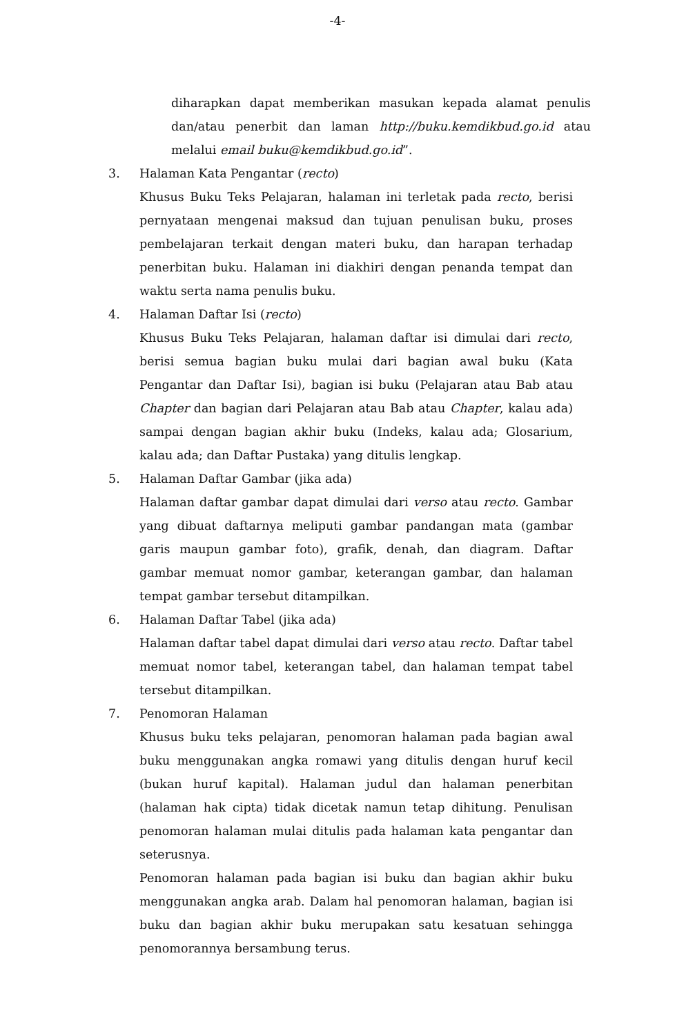-4-
diharapkan dapat memberikan masukan kepada alamat penulis dan/atau penerbit dan laman http://buku.kemdikbud.go.id atau melalui email buku@kemdikbud.go.id”.
3. Halaman Kata Pengantar (recto)
Khusus Buku Teks Pelajaran, halaman ini terletak pada recto, berisi pernyataan mengenai maksud dan tujuan penulisan buku, proses pembelajaran terkait dengan materi buku, dan harapan terhadap penerbitan buku. Halaman ini diakhiri dengan penanda tempat dan waktu serta nama penulis buku.
4. Halaman Daftar Isi (recto)
Khusus Buku Teks Pelajaran, halaman daftar isi dimulai dari recto, berisi semua bagian buku mulai dari bagian awal buku (Kata Pengantar dan Daftar Isi), bagian isi buku (Pelajaran atau Bab atau Chapter dan bagian dari Pelajaran atau Bab atau Chapter, kalau ada) sampai dengan bagian akhir buku (Indeks, kalau ada; Glosarium, kalau ada; dan Daftar Pustaka) yang ditulis lengkap.
5. Halaman Daftar Gambar (jika ada)
Halaman daftar gambar dapat dimulai dari verso atau recto. Gambar yang dibuat daftarnya meliputi gambar pandangan mata (gambar garis maupun gambar foto), grafik, denah, dan diagram. Daftar gambar memuat nomor gambar, keterangan gambar, dan halaman tempat gambar tersebut ditampilkan.
6. Halaman Daftar Tabel (jika ada)
Halaman daftar tabel dapat dimulai dari verso atau recto. Daftar tabel memuat nomor tabel, keterangan tabel, dan halaman tempat tabel tersebut ditampilkan.
7. Penomoran Halaman
Khusus buku teks pelajaran, penomoran halaman pada bagian awal buku menggunakan angka romawi yang ditulis dengan huruf kecil (bukan huruf kapital). Halaman judul dan halaman penerbitan (halaman hak cipta) tidak dicetak namun tetap dihitung. Penulisan penomoran halaman mulai ditulis pada halaman kata pengantar dan seterusnya.
Penomoran halaman pada bagian isi buku dan bagian akhir buku menggunakan angka arab. Dalam hal penomoran halaman, bagian isi buku dan bagian akhir buku merupakan satu kesatuan sehingga penomorannya bersambung terus.